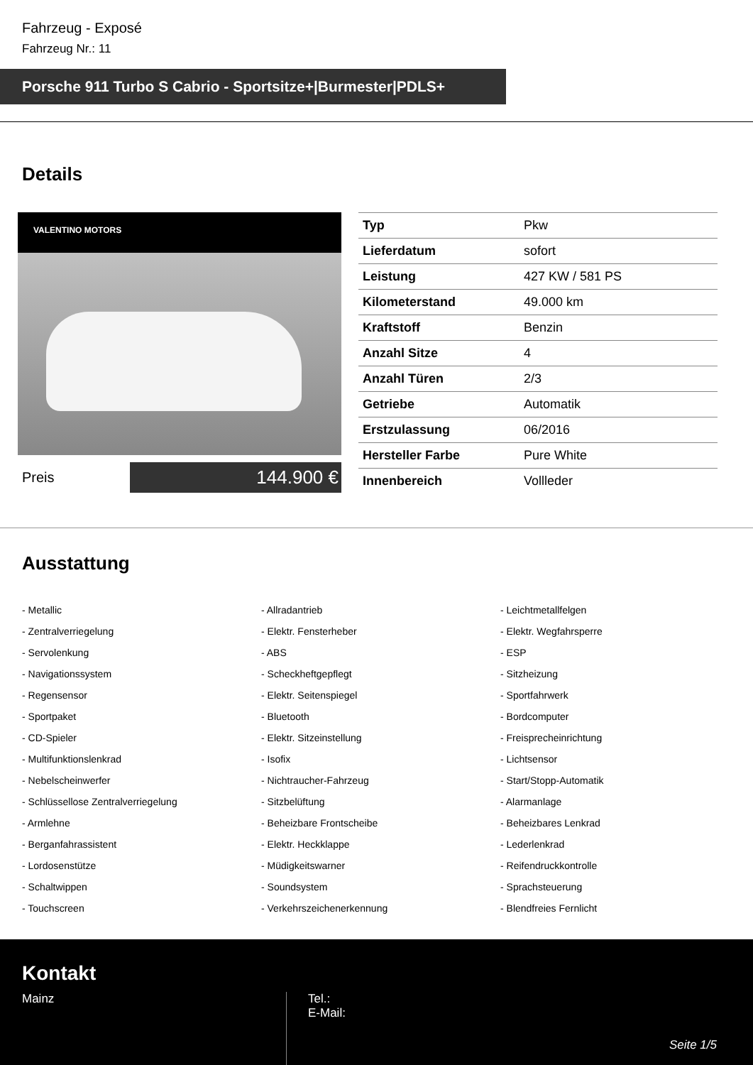Fahrzeug - Exposé
Fahrzeug Nr.: 11
Porsche 911 Turbo S Cabrio - Sportsitze+|Burmester|PDLS+
Details
VALENTINO MOTORS
Preis
144.900 €
| Typ | Pkw |
| Lieferdatum | sofort |
| Leistung | 427 KW / 581 PS |
| Kilometerstand | 49.000 km |
| Kraftstoff | Benzin |
| Anzahl Sitze | 4 |
| Anzahl Türen | 2/3 |
| Getriebe | Automatik |
| Erstzulassung | 06/2016 |
| Hersteller Farbe | Pure White |
| Innenbereich | Vollleder |
Ausstattung
- Metallic
- Allradantrieb
- Leichtmetallfelgen
- Zentralverriegelung
- Elektr. Fensterheber
- Elektr. Wegfahrsperre
- Servolenkung
- ABS
- ESP
- Navigationssystem
- Scheckheftgepflegt
- Sitzheizung
- Regensensor
- Elektr. Seitenspiegel
- Sportfahrwerk
- Sportpaket
- Bluetooth
- Bordcomputer
- CD-Spieler
- Elektr. Sitzeinstellung
- Freisprecheinrichtung
- Multifunktionslenkrad
- Isofix
- Lichtsensor
- Nebelscheinwerfer
- Nichtraucher-Fahrzeug
- Start/Stopp-Automatik
- Schlüssellose Zentralverriegelung
- Sitzbelüftung
- Alarmanlage
- Armlehne
- Beheizbare Frontscheibe
- Beheizbares Lenkrad
- Berganfahrassistent
- Elektr. Heckklappe
- Lederlenkrad
- Lordosenstütze
- Müdigkeitswarner
- Reifendruckkontrolle
- Schaltwippen
- Soundsystem
- Sprachsteuerung
- Touchscreen
- Verkehrszeichenerkennung
- Blendfreies Fernlicht
Kontakt
Mainz Tel.:
E-Mail:
Seite 1/5